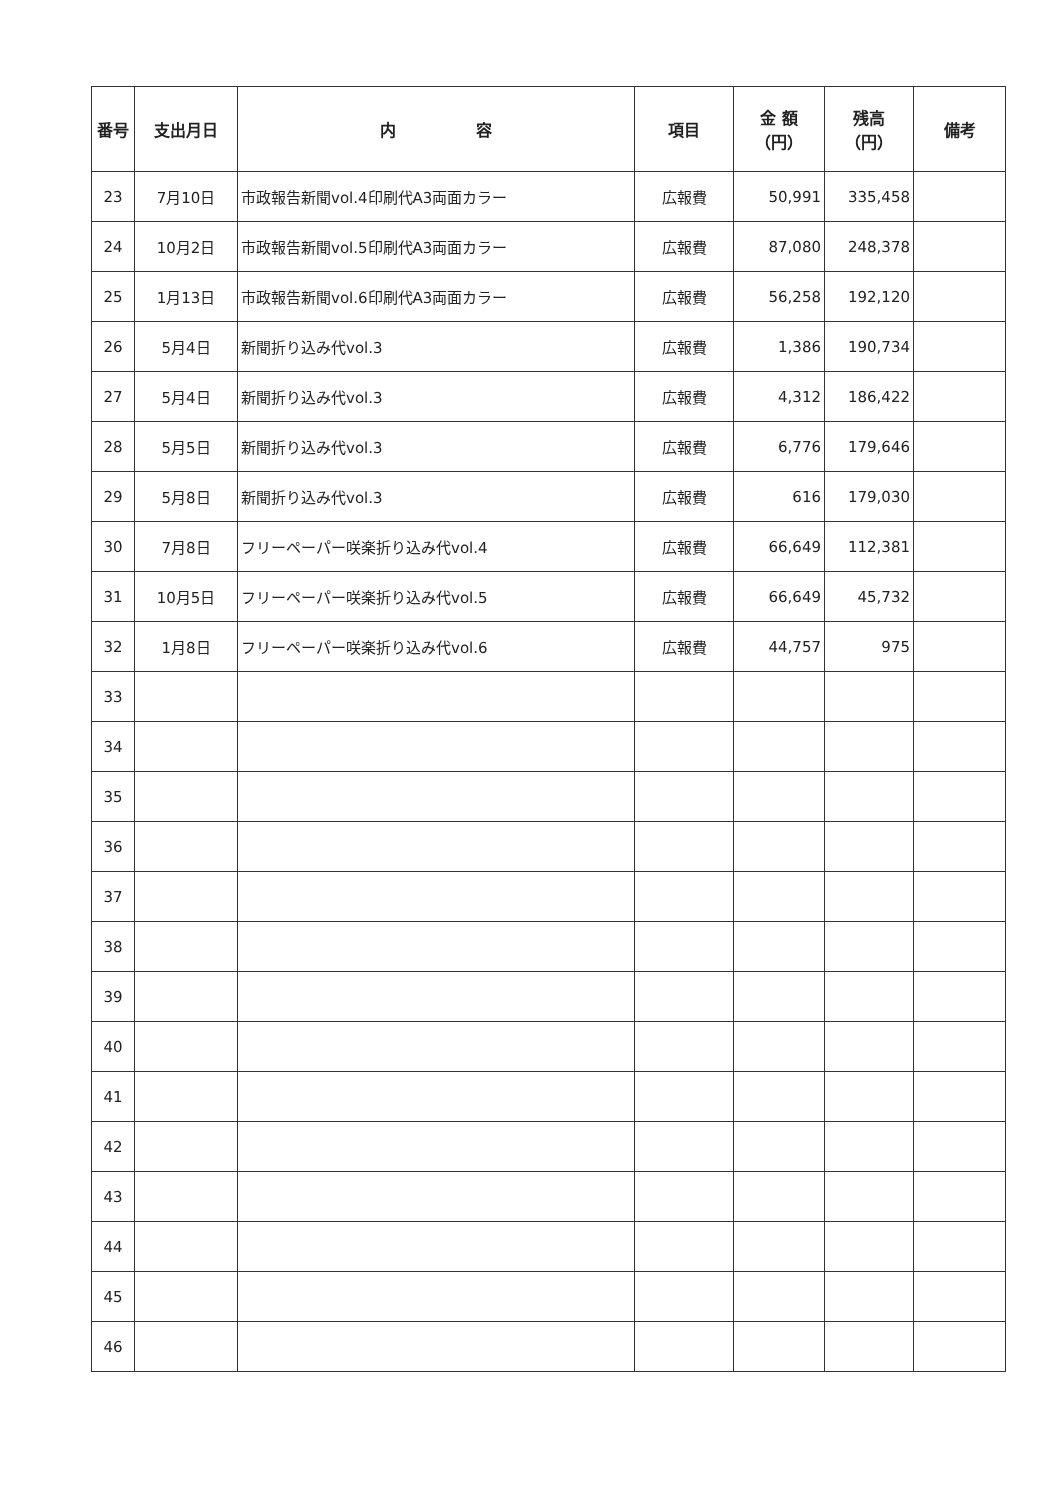| 番号 | 支出月日 | 内 容 | 項目 | 金 額 （円） | 残高 （円） | 備考 |
| --- | --- | --- | --- | --- | --- | --- |
| 23 | 7月10日 | 市政報告新聞vol.4印刷代A3両面カラー | 広報費 | 50,991 | 335,458 | |
| 24 | 10月2日 | 市政報告新聞vol.5印刷代A3両面カラー | 広報費 | 87,080 | 248,378 | |
| 25 | 1月13日 | 市政報告新聞vol.6印刷代A3両面カラー | 広報費 | 56,258 | 192,120 | |
| 26 | 5月4日 | 新聞折り込み代vol.3 | 広報費 | 1,386 | 190,734 | |
| 27 | 5月4日 | 新聞折り込み代vol.3 | 広報費 | 4,312 | 186,422 | |
| 28 | 5月5日 | 新聞折り込み代vol.3 | 広報費 | 6,776 | 179,646 | |
| 29 | 5月8日 | 新聞折り込み代vol.3 | 広報費 | 616 | 179,030 | |
| 30 | 7月8日 | フリーペーパー咲楽折り込み代vol.4 | 広報費 | 66,649 | 112,381 | |
| 31 | 10月5日 | フリーペーパー咲楽折り込み代vol.5 | 広報費 | 66,649 | 45,732 | |
| 32 | 1月8日 | フリーペーパー咲楽折り込み代vol.6 | 広報費 | 44,757 | 975 | |
| 33 | | | | | | |
| 34 | | | | | | |
| 35 | | | | | | |
| 36 | | | | | | |
| 37 | | | | | | |
| 38 | | | | | | |
| 39 | | | | | | |
| 40 | | | | | | |
| 41 | | | | | | |
| 42 | | | | | | |
| 43 | | | | | | |
| 44 | | | | | | |
| 45 | | | | | | |
| 46 | | | | | | |